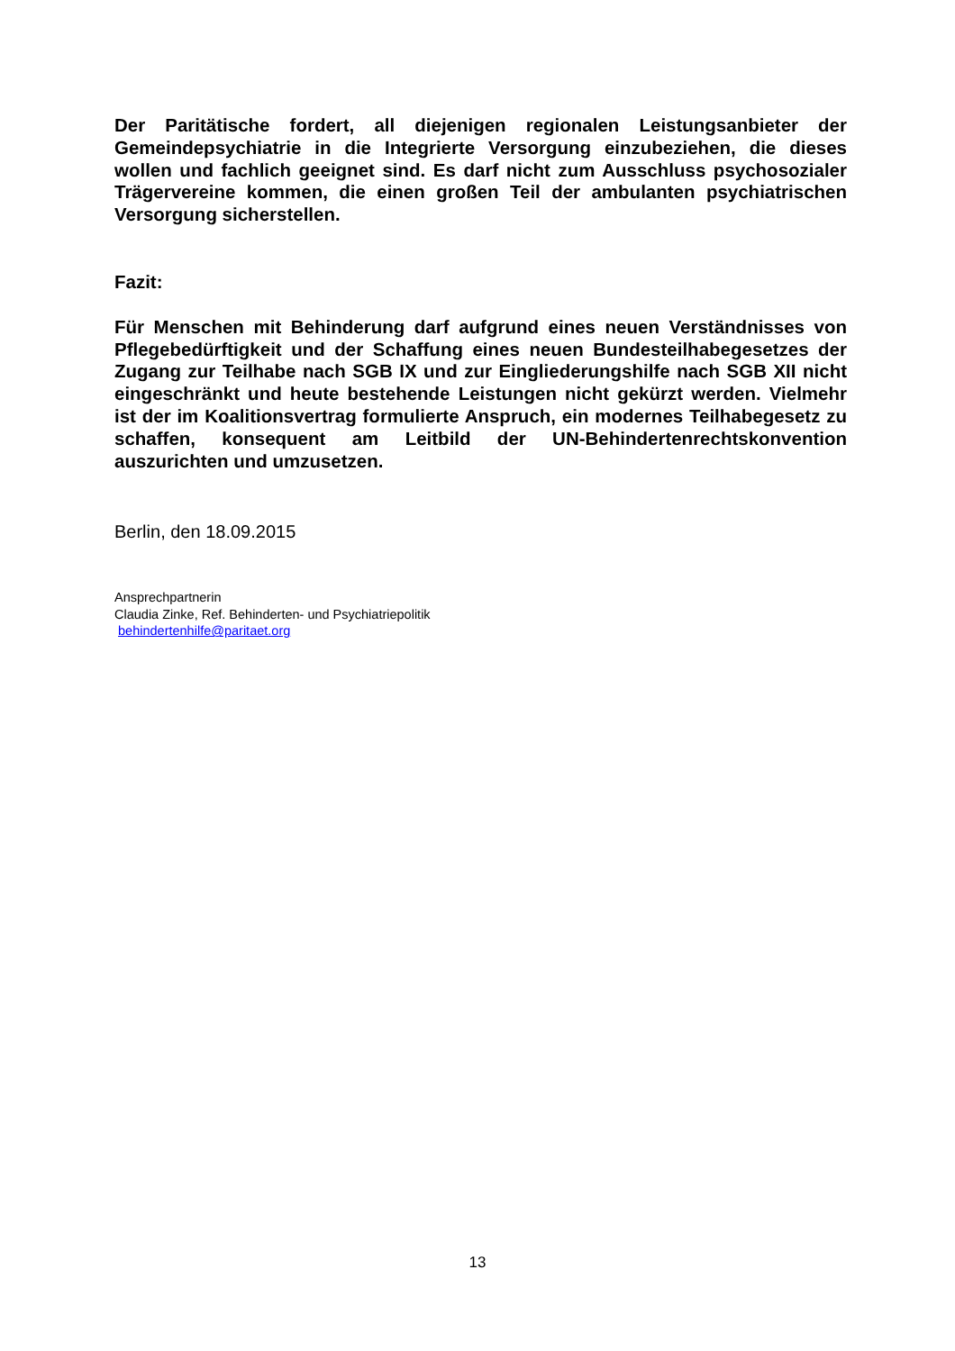Der Paritätische fordert, all diejenigen regionalen Leistungsanbieter der Gemeindepsychiatrie in die Integrierte Versorgung einzubeziehen, die dieses wollen und fachlich geeignet sind. Es darf nicht zum Ausschluss psychosozialer Trägervereine kommen, die einen großen Teil der ambulanten psychiatrischen Versorgung sicherstellen.
Fazit:
Für Menschen mit Behinderung darf aufgrund eines neuen Verständnisses von Pflegebedürftigkeit und der Schaffung eines neuen Bundesteilhabegesetzes der Zugang zur Teilhabe nach SGB IX und zur Eingliederungshilfe nach SGB XII nicht eingeschränkt und heute bestehende Leistungen nicht gekürzt werden. Vielmehr ist der im Koalitionsvertrag formulierte Anspruch, ein modernes Teilhabegesetz zu schaffen, konsequent am Leitbild der UN-Behindertenrechtskonvention auszurichten und umzusetzen.
Berlin, den 18.09.2015
Ansprechpartnerin
Claudia Zinke, Ref. Behinderten- und Psychiatriepolitik
behindertenhilfe@paritaet.org
13